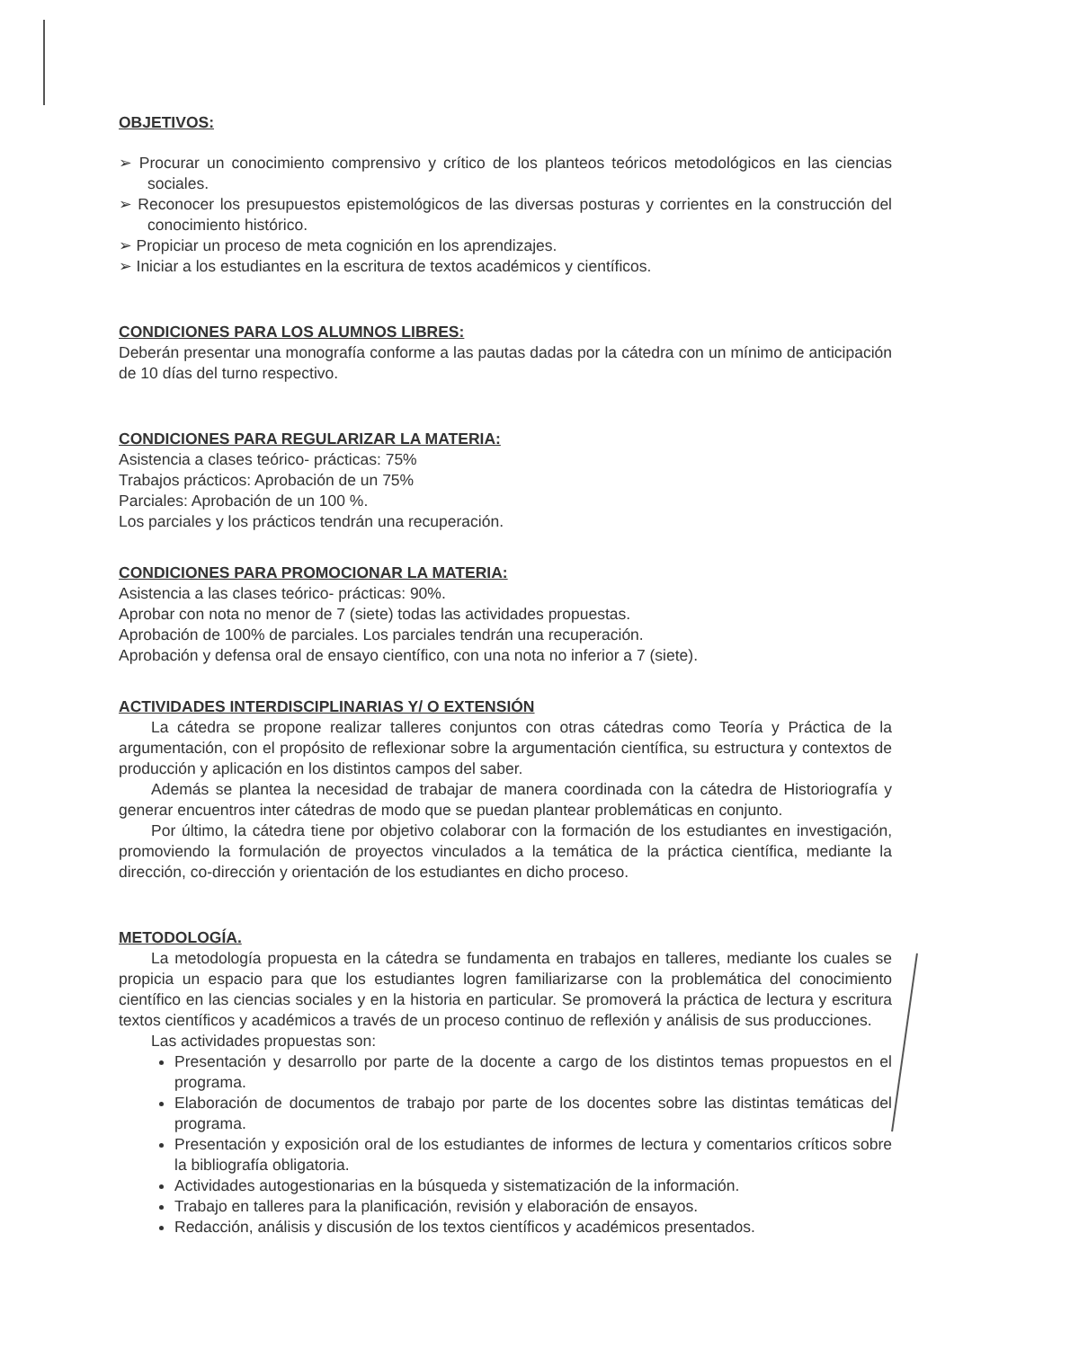OBJETIVOS:
➢ Procurar un conocimiento comprensivo y crítico de los planteos teóricos metodológicos en las ciencias sociales.
➢ Reconocer los presupuestos epistemológicos de las diversas posturas y corrientes en la construcción del conocimiento histórico.
➢ Propiciar un proceso de meta cognición en los aprendizajes.
➢ Iniciar a los estudiantes en la escritura de textos académicos y científicos.
CONDICIONES PARA LOS ALUMNOS LIBRES:
Deberán presentar una monografía conforme a las pautas dadas por la cátedra con un mínimo de anticipación de 10 días del turno respectivo.
CONDICIONES PARA REGULARIZAR LA MATERIA:
Asistencia a clases teórico- prácticas: 75%
Trabajos prácticos: Aprobación de un 75%
Parciales: Aprobación de un 100 %.
Los parciales y los prácticos tendrán una recuperación.
CONDICIONES PARA PROMOCIONAR LA MATERIA:
Asistencia a las clases teórico- prácticas: 90%.
Aprobar con nota no menor de 7 (siete) todas las actividades propuestas.
Aprobación de 100% de parciales. Los parciales tendrán una recuperación.
Aprobación y defensa oral de ensayo científico, con una nota no inferior a 7 (siete).
ACTIVIDADES INTERDISCIPLINARIAS Y/ O EXTENSIÓN
La cátedra se propone realizar talleres conjuntos con otras cátedras como Teoría y Práctica de la argumentación, con el propósito de reflexionar sobre la argumentación científica, su estructura y contextos de producción y aplicación en los distintos campos del saber.
Además se plantea la necesidad de trabajar de manera coordinada con la cátedra de Historiografía y generar encuentros inter cátedras de modo que se puedan plantear problemáticas en conjunto.
Por último, la cátedra tiene por objetivo colaborar con la formación de los estudiantes en investigación, promoviendo la formulación de proyectos vinculados a la temática de la práctica científica, mediante la dirección, co-dirección y orientación de los estudiantes en dicho proceso.
METODOLOGÍA.
La metodología propuesta en la cátedra se fundamenta en trabajos en talleres, mediante los cuales se propicia un espacio para que los estudiantes logren familiarizarse con la problemática del conocimiento científico en las ciencias sociales y en la historia en particular. Se promoverá la práctica de lectura y escritura textos científicos y académicos a través de un proceso continuo de reflexión y análisis de sus producciones.
Las actividades propuestas son:
Presentación y desarrollo por parte de la docente a cargo de los distintos temas propuestos en el programa.
Elaboración de documentos de trabajo por parte de los docentes sobre las distintas temáticas del programa.
Presentación y exposición oral de los estudiantes de informes de lectura y comentarios críticos sobre la bibliografía obligatoria.
Actividades autogestionarias en la búsqueda y sistematización de la información.
Trabajo en talleres para la planificación, revisión y elaboración de ensayos.
Redacción, análisis y discusión de los textos científicos y académicos presentados.